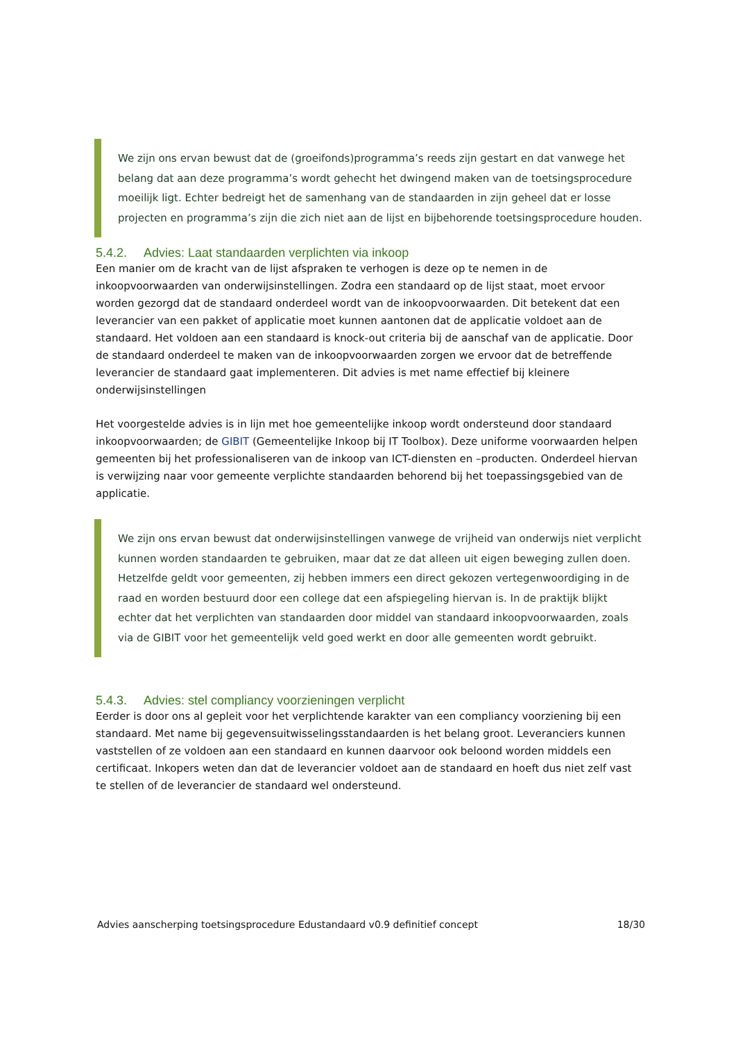We zijn ons ervan bewust dat de (groeifonds)programma’s reeds zijn gestart en dat vanwege het belang dat aan deze programma’s wordt gehecht het dwingend maken van de toetsingsprocedure moeilijk ligt. Echter bedreigt het de samenhang van de standaarden in zijn geheel dat er losse projecten en programma’s zijn die zich niet aan de lijst en bijbehorende toetsingsprocedure houden.
5.4.2. Advies: Laat standaarden verplichten via inkoop
Een manier om de kracht van de lijst afspraken te verhogen is deze op te nemen in de inkoopvoorwaarden van onderwijsinstellingen. Zodra een standaard op de lijst staat, moet ervoor worden gezorgd dat de standaard onderdeel wordt van de inkoopvoorwaarden. Dit betekent dat een leverancier van een pakket of applicatie moet kunnen aantonen dat de applicatie voldoet aan de standaard. Het voldoen aan een standaard is knock-out criteria bij de aanschaf van de applicatie. Door de standaard onderdeel te maken van de inkoopvoorwaarden zorgen we ervoor dat de betreffende leverancier de standaard gaat implementeren. Dit advies is met name effectief bij kleinere onderwijsinstellingen
Het voorgestelde advies is in lijn met hoe gemeentelijke inkoop wordt ondersteund door standaard inkoopvoorwaarden; de GIBIT (Gemeentelijke Inkoop bij IT Toolbox). Deze uniforme voorwaarden helpen gemeenten bij het professionaliseren van de inkoop van ICT-diensten en –producten. Onderdeel hiervan is verwijzing naar voor gemeente verplichte standaarden behorend bij het toepassingsgebied van de applicatie.
We zijn ons ervan bewust dat onderwijsinstellingen vanwege de vrijheid van onderwijs niet verplicht kunnen worden standaarden te gebruiken, maar dat ze dat alleen uit eigen beweging zullen doen. Hetzelfde geldt voor gemeenten, zij hebben immers een direct gekozen vertegenwoordiging in de raad en worden bestuurd door een college dat een afspiegeling hiervan is. In de praktijk blijkt echter dat het verplichten van standaarden door middel van standaard inkoopvoorwaarden, zoals via de GIBIT voor het gemeentelijk veld goed werkt en door alle gemeenten wordt gebruikt.
5.4.3. Advies: stel compliancy voorzieningen verplicht
Eerder is door ons al gepleit voor het verplichtende karakter van een compliancy voorziening bij een standaard. Met name bij gegevensuitwisselingsstandaarden is het belang groot. Leveranciers kunnen vaststellen of ze voldoen aan een standaard en kunnen daarvoor ook beloond worden middels een certificaat. Inkopers weten dan dat de leverancier voldoet aan de standaard en hoeft dus niet zelf vast te stellen of de leverancier de standaard wel ondersteund.
Advies aanscherping toetsingsprocedure Edustandaard v0.9 definitief concept 18/30